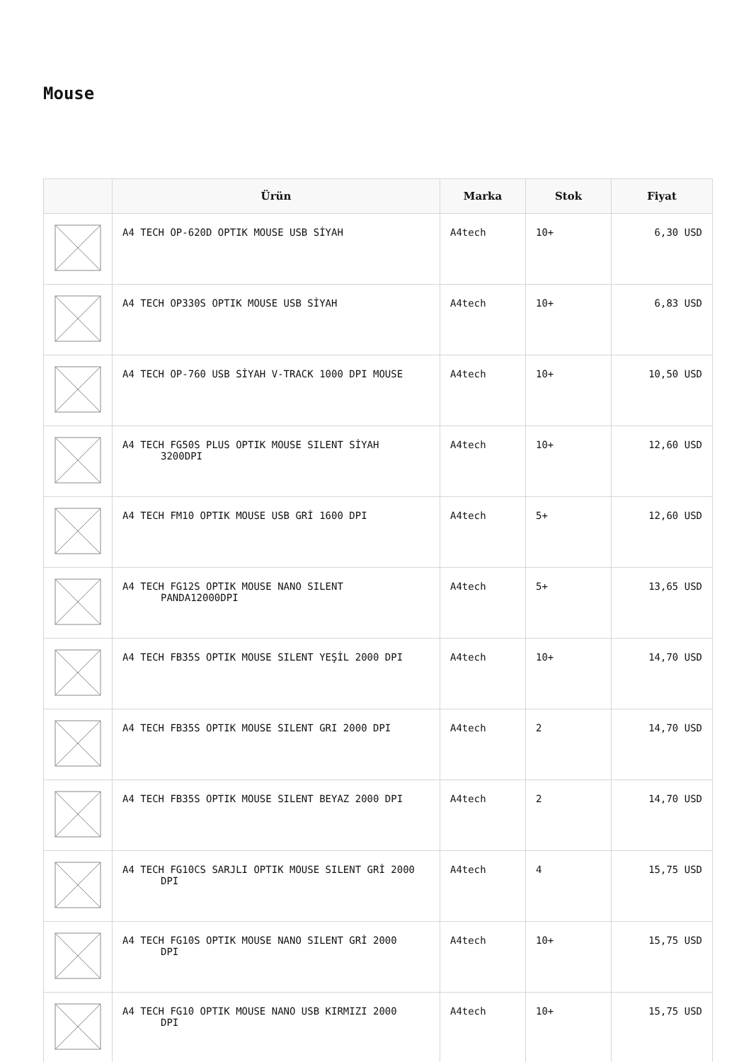Mouse
| | Ürün | Marka | Stok | Fiyat |
| --- | --- | --- | --- | --- |
| | A4 TECH OP-620D OPTIK MOUSE USB SİYAH | A4tech | 10+ | 6,30 USD |
| | A4 TECH OP330S OPTIK MOUSE USB SİYAH | A4tech | 10+ | 6,83 USD |
| | A4 TECH OP-760 USB SİYAH V-TRACK 1000 DPI MOUSE | A4tech | 10+ | 10,50 USD |
| | A4 TECH FG50S PLUS OPTIK MOUSE SILENT SİYAH 3200DPI | A4tech | 10+ | 12,60 USD |
| | A4 TECH FM10 OPTIK MOUSE USB GRİ 1600 DPI | A4tech | 5+ | 12,60 USD |
| | A4 TECH FG12S OPTIK MOUSE NANO SILENT PANDA12000DPI | A4tech | 5+ | 13,65 USD |
| | A4 TECH FB35S OPTIK MOUSE SILENT YEŞİL 2000 DPI | A4tech | 10+ | 14,70 USD |
| | A4 TECH FB35S OPTIK MOUSE SILENT GRI 2000 DPI | A4tech | 2 | 14,70 USD |
| | A4 TECH FB35S OPTIK MOUSE SILENT BEYAZ 2000 DPI | A4tech | 2 | 14,70 USD |
| | A4 TECH FG10CS SARJLI OPTIK MOUSE SILENT GRİ 2000 DPI | A4tech | 4 | 15,75 USD |
| | A4 TECH FG10S OPTIK MOUSE NANO SILENT GRİ 2000 DPI | A4tech | 10+ | 15,75 USD |
| | A4 TECH FG10 OPTIK MOUSE NANO USB KIRMIZI 2000 DPI | A4tech | 10+ | 15,75 USD |